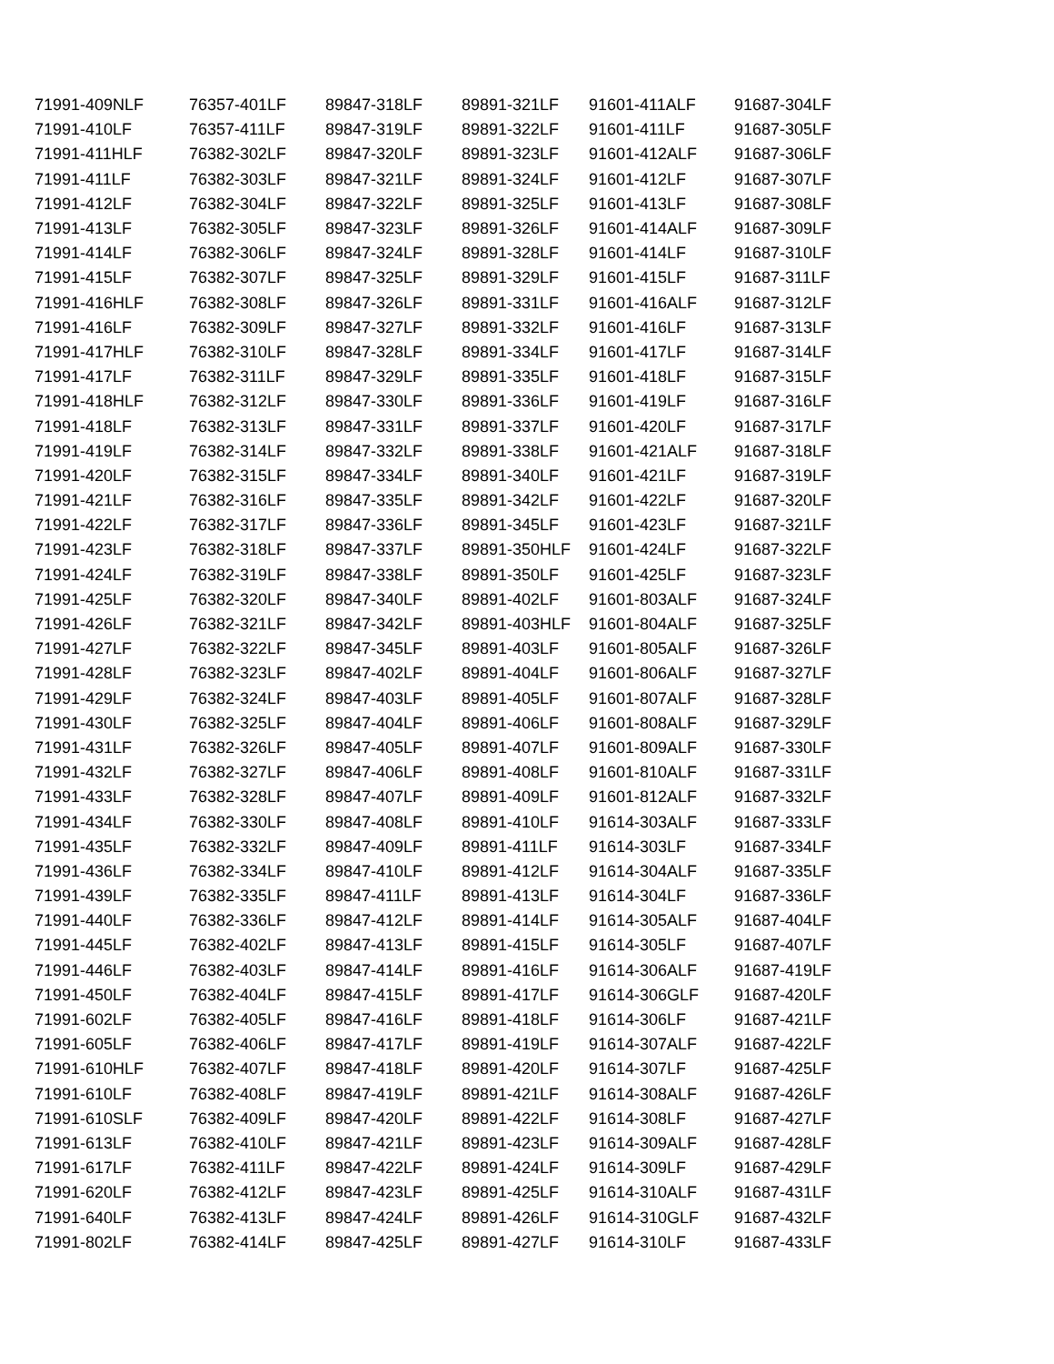| 71991-409NLF | 76357-401LF | 89847-318LF | 89891-321LF | 91601-411ALF | 91687-304LF |
| 71991-410LF | 76357-411LF | 89847-319LF | 89891-322LF | 91601-411LF | 91687-305LF |
| 71991-411HLF | 76382-302LF | 89847-320LF | 89891-323LF | 91601-412ALF | 91687-306LF |
| 71991-411LF | 76382-303LF | 89847-321LF | 89891-324LF | 91601-412LF | 91687-307LF |
| 71991-412LF | 76382-304LF | 89847-322LF | 89891-325LF | 91601-413LF | 91687-308LF |
| 71991-413LF | 76382-305LF | 89847-323LF | 89891-326LF | 91601-414ALF | 91687-309LF |
| 71991-414LF | 76382-306LF | 89847-324LF | 89891-328LF | 91601-414LF | 91687-310LF |
| 71991-415LF | 76382-307LF | 89847-325LF | 89891-329LF | 91601-415LF | 91687-311LF |
| 71991-416HLF | 76382-308LF | 89847-326LF | 89891-331LF | 91601-416ALF | 91687-312LF |
| 71991-416LF | 76382-309LF | 89847-327LF | 89891-332LF | 91601-416LF | 91687-313LF |
| 71991-417HLF | 76382-310LF | 89847-328LF | 89891-334LF | 91601-417LF | 91687-314LF |
| 71991-417LF | 76382-311LF | 89847-329LF | 89891-335LF | 91601-418LF | 91687-315LF |
| 71991-418HLF | 76382-312LF | 89847-330LF | 89891-336LF | 91601-419LF | 91687-316LF |
| 71991-418LF | 76382-313LF | 89847-331LF | 89891-337LF | 91601-420LF | 91687-317LF |
| 71991-419LF | 76382-314LF | 89847-332LF | 89891-338LF | 91601-421ALF | 91687-318LF |
| 71991-420LF | 76382-315LF | 89847-334LF | 89891-340LF | 91601-421LF | 91687-319LF |
| 71991-421LF | 76382-316LF | 89847-335LF | 89891-342LF | 91601-422LF | 91687-320LF |
| 71991-422LF | 76382-317LF | 89847-336LF | 89891-345LF | 91601-423LF | 91687-321LF |
| 71991-423LF | 76382-318LF | 89847-337LF | 89891-350HLF | 91601-424LF | 91687-322LF |
| 71991-424LF | 76382-319LF | 89847-338LF | 89891-350LF | 91601-425LF | 91687-323LF |
| 71991-425LF | 76382-320LF | 89847-340LF | 89891-402LF | 91601-803ALF | 91687-324LF |
| 71991-426LF | 76382-321LF | 89847-342LF | 89891-403HLF | 91601-804ALF | 91687-325LF |
| 71991-427LF | 76382-322LF | 89847-345LF | 89891-403LF | 91601-805ALF | 91687-326LF |
| 71991-428LF | 76382-323LF | 89847-402LF | 89891-404LF | 91601-806ALF | 91687-327LF |
| 71991-429LF | 76382-324LF | 89847-403LF | 89891-405LF | 91601-807ALF | 91687-328LF |
| 71991-430LF | 76382-325LF | 89847-404LF | 89891-406LF | 91601-808ALF | 91687-329LF |
| 71991-431LF | 76382-326LF | 89847-405LF | 89891-407LF | 91601-809ALF | 91687-330LF |
| 71991-432LF | 76382-327LF | 89847-406LF | 89891-408LF | 91601-810ALF | 91687-331LF |
| 71991-433LF | 76382-328LF | 89847-407LF | 89891-409LF | 91601-812ALF | 91687-332LF |
| 71991-434LF | 76382-330LF | 89847-408LF | 89891-410LF | 91614-303ALF | 91687-333LF |
| 71991-435LF | 76382-332LF | 89847-409LF | 89891-411LF | 91614-303LF | 91687-334LF |
| 71991-436LF | 76382-334LF | 89847-410LF | 89891-412LF | 91614-304ALF | 91687-335LF |
| 71991-439LF | 76382-335LF | 89847-411LF | 89891-413LF | 91614-304LF | 91687-336LF |
| 71991-440LF | 76382-336LF | 89847-412LF | 89891-414LF | 91614-305ALF | 91687-404LF |
| 71991-445LF | 76382-402LF | 89847-413LF | 89891-415LF | 91614-305LF | 91687-407LF |
| 71991-446LF | 76382-403LF | 89847-414LF | 89891-416LF | 91614-306ALF | 91687-419LF |
| 71991-450LF | 76382-404LF | 89847-415LF | 89891-417LF | 91614-306GLF | 91687-420LF |
| 71991-602LF | 76382-405LF | 89847-416LF | 89891-418LF | 91614-306LF | 91687-421LF |
| 71991-605LF | 76382-406LF | 89847-417LF | 89891-419LF | 91614-307ALF | 91687-422LF |
| 71991-610HLF | 76382-407LF | 89847-418LF | 89891-420LF | 91614-307LF | 91687-425LF |
| 71991-610LF | 76382-408LF | 89847-419LF | 89891-421LF | 91614-308ALF | 91687-426LF |
| 71991-610SLF | 76382-409LF | 89847-420LF | 89891-422LF | 91614-308LF | 91687-427LF |
| 71991-613LF | 76382-410LF | 89847-421LF | 89891-423LF | 91614-309ALF | 91687-428LF |
| 71991-617LF | 76382-411LF | 89847-422LF | 89891-424LF | 91614-309LF | 91687-429LF |
| 71991-620LF | 76382-412LF | 89847-423LF | 89891-425LF | 91614-310ALF | 91687-431LF |
| 71991-640LF | 76382-413LF | 89847-424LF | 89891-426LF | 91614-310GLF | 91687-432LF |
| 71991-802LF | 76382-414LF | 89847-425LF | 89891-427LF | 91614-310LF | 91687-433LF |